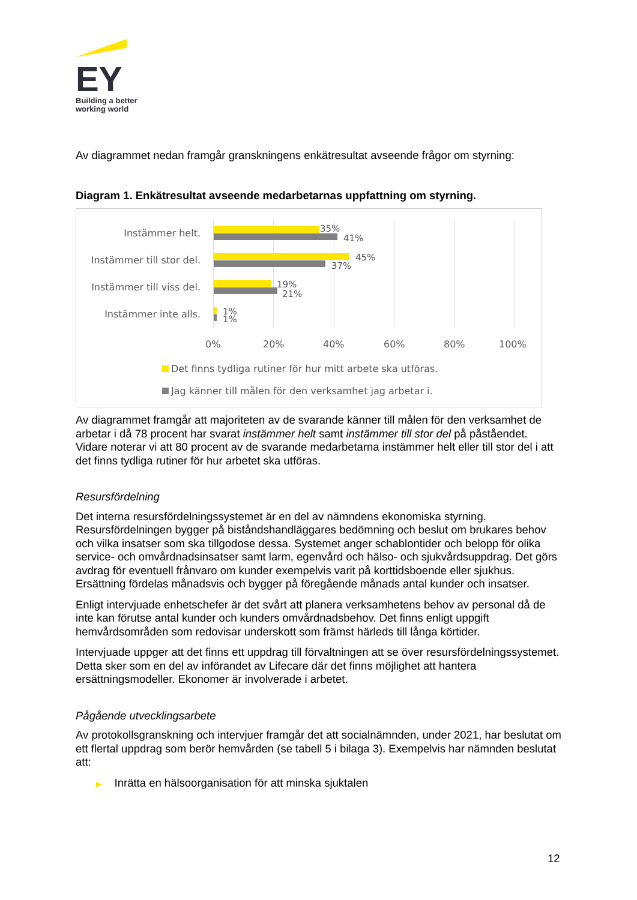EY
Building a better
working world
Av diagrammet nedan framgår granskningens enkätresultat avseende frågor om styrning:
Diagram 1. Enkätresultat avseende medarbetarnas uppfattning om styrning.
Instämmer helt. 35%
41%
Instämmer till stor del. 45%
37%
Instämmer till viss del. 19%
21%
Instämmer inte alls. 1%
1%
0% 20% 40% 60% 80% 100%
Det finns tydliga rutiner för hur mitt arbete ska utföras.
Jag känner till målen för den verksamhet jag arbetar i.
Av diagrammet framgår att majoriteten av de svarande känner till målen för den verksamhet de arbetar i då 78 procent har svarat instämmer helt samt instämmer till stor del på påståendet. Vidare noterar vi att 80 procent av de svarande medarbetarna instämmer helt eller till stor del i att det finns tydliga rutiner för hur arbetet ska utföras.
Resursfördelning
Det interna resursfördelningssystemet är en del av nämndens ekonomiska styrning. Resursfördelningen bygger på biståndshandläggares bedömning och beslut om brukares behov och vilka insatser som ska tillgodose dessa. Systemet anger schablontider och belopp för olika service- och omvårdnadsinsatser samt larm, egenvård och hälso- och sjukvårdsuppdrag. Det görs avdrag för eventuell frånvaro om kunder exempelvis varit på korttidsboende eller sjukhus. Ersättning fördelas månadsvis och bygger på föregående månads antal kunder och insatser.
Enligt intervjuade enhetschefer är det svårt att planera verksamhetens behov av personal då de inte kan förutse antal kunder och kunders omvårdnadsbehov. Det finns enligt uppgift hemvårdsområden som redovisar underskott som främst härleds till långa körtider.
Intervjuade uppger att det finns ett uppdrag till förvaltningen att se över resursfördelningssystemet. Detta sker som en del av införandet av Lifecare där det finns möjlighet att hantera ersättningsmodeller. Ekonomer är involverade i arbetet.
Pågående utvecklingsarbete
Av protokollsgranskning och intervjuer framgår det att socialnämnden, under 2021, har beslutat om ett flertal uppdrag som berör hemvården (se tabell 5 i bilaga 3). Exempelvis har nämnden beslutat att:
▶ Inrätta en hälsoorganisation för att minska sjuktalen
12